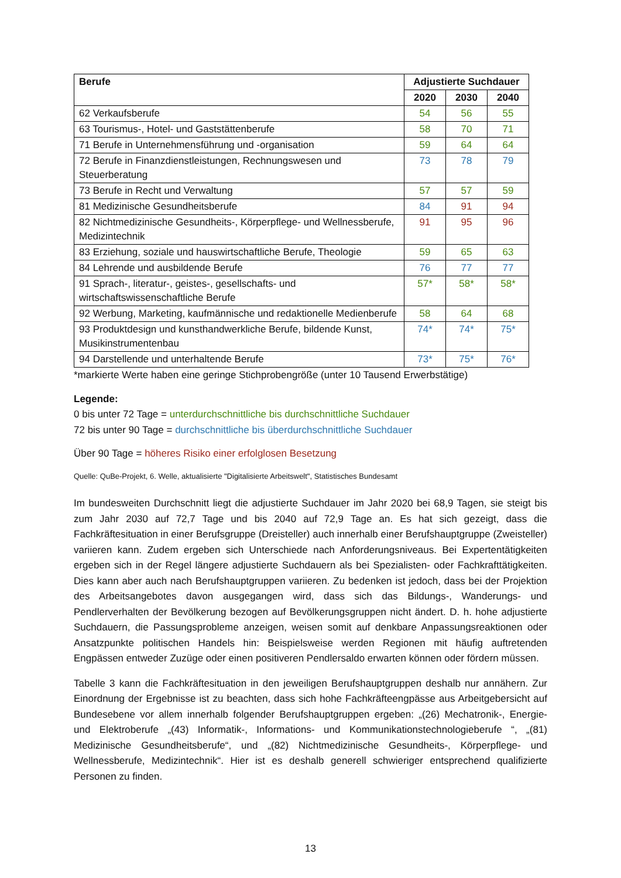| Berufe | Adjustierte Suchdauer | | |
| --- | --- | --- | --- |
| | 2020 | 2030 | 2040 |
| 62 Verkaufsberufe | 54 | 56 | 55 |
| 63 Tourismus-, Hotel- und Gaststättenberufe | 58 | 70 | 71 |
| 71 Berufe in Unternehmensführung und -organisation | 59 | 64 | 64 |
| 72 Berufe in Finanzdienstleistungen, Rechnungswesen und Steuerberatung | 73 | 78 | 79 |
| 73 Berufe in Recht und Verwaltung | 57 | 57 | 59 |
| 81 Medizinische Gesundheitsberufe | 84 | 91 | 94 |
| 82 Nichtmedizinische Gesundheits-, Körperpflege- und Wellnessberufe, Medizintechnik | 91 | 95 | 96 |
| 83 Erziehung, soziale und hauswirtschaftliche Berufe, Theologie | 59 | 65 | 63 |
| 84 Lehrende und ausbildende Berufe | 76 | 77 | 77 |
| 91 Sprach-, literatur-, geistes-, gesellschafts- und wirtschaftswissenschaftliche Berufe | 57* | 58* | 58* |
| 92 Werbung, Marketing, kaufmännische und redaktionelle Medienberufe | 58 | 64 | 68 |
| 93 Produktdesign und kunsthandwerkliche Berufe, bildende Kunst, Musikinstrumentenbau | 74* | 74* | 75* |
| 94 Darstellende und unterhaltende Berufe | 73* | 75* | 76* |
*markierte Werte haben eine geringe Stichprobengröße (unter 10 Tausend Erwerbstätige)
Legende:
0 bis unter 72 Tage = unterdurchschnittliche bis durchschnittliche Suchdauer
72 bis unter 90 Tage = durchschnittliche bis überdurchschnittliche Suchdauer
Über 90 Tage = höheres Risiko einer erfolglosen Besetzung
Quelle: QuBe-Projekt, 6. Welle, aktualisierte "Digitalisierte Arbeitswelt", Statistisches Bundesamt
Im bundesweiten Durchschnitt liegt die adjustierte Suchdauer im Jahr 2020 bei 68,9 Tagen, sie steigt bis zum Jahr 2030 auf 72,7 Tage und bis 2040 auf 72,9 Tage an. Es hat sich gezeigt, dass die Fachkräftesituation in einer Berufsgruppe (Dreisteller) auch innerhalb einer Berufshauptgruppe (Zweisteller) variieren kann. Zudem ergeben sich Unterschiede nach Anforderungsniveaus. Bei Expertentätigkeiten ergeben sich in der Regel längere adjustierte Suchdauern als bei Spezialisten- oder Fachkrafttätigkeiten. Dies kann aber auch nach Berufshauptgruppen variieren. Zu bedenken ist jedoch, dass bei der Projektion des Arbeitsangebotes davon ausgegangen wird, dass sich das Bildungs-, Wanderungs- und Pendlerverhalten der Bevölkerung bezogen auf Bevölkerungsgruppen nicht ändert. D. h. hohe adjustierte Suchdauern, die Passungsprobleme anzeigen, weisen somit auf denkbare Anpassungsreaktionen oder Ansatzpunkte politischen Handels hin: Beispielsweise werden Regionen mit häufig auftretenden Engpässen entweder Zuzüge oder einen positiveren Pendlersaldo erwarten können oder fördern müssen.
Tabelle 3 kann die Fachkräftesituation in den jeweiligen Berufshauptgruppen deshalb nur annähern. Zur Einordnung der Ergebnisse ist zu beachten, dass sich hohe Fachkräfteengpässe aus Arbeitgebersicht auf Bundesebene vor allem innerhalb folgender Berufshauptgruppen ergeben: „(26) Mechatronik-, Energie- und Elektroberufe „(43) Informatik-, Informations- und Kommunikationstechnologieberufe “, „(81) Medizinische Gesundheitsberufe“, und „(82) Nichtmedizinische Gesundheits-, Körperpflege- und Wellnessberufe, Medizintechnik“. Hier ist es deshalb generell schwieriger entsprechend qualifizierte Personen zu finden.
13